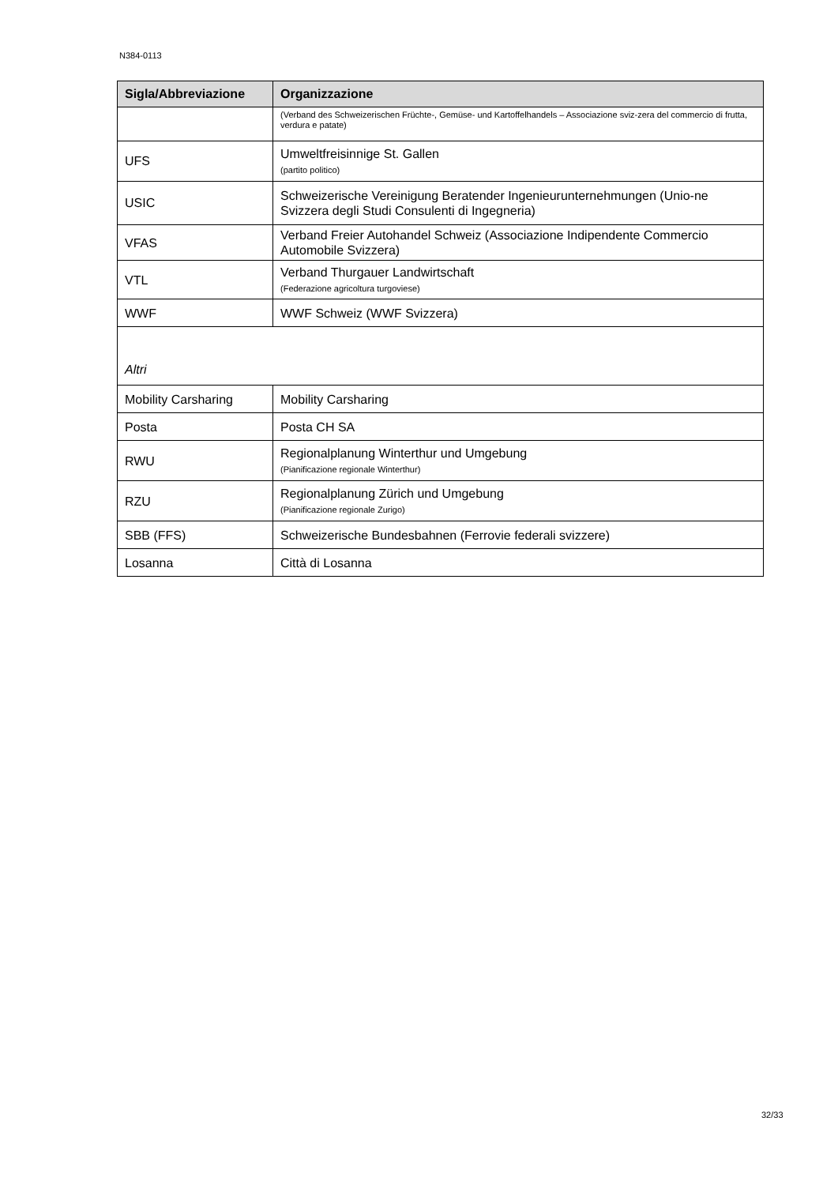N384-0113
| Sigla/Abbreviazione | Organizzazione |
| --- | --- |
| | (Verband des Schweizerischen Früchte-, Gemüse- und Kartoffelhandels – Associazione sviz-zera del commercio di frutta, verdura e patate) |
| UFS | Umweltfreisinnige St. Gallen (partito politico) |
| USIC | Schweizerische Vereinigung Beratender Ingenieurunternehmungen (Unio-ne Svizzera degli Studi Consulenti di Ingegneria) |
| VFAS | Verband Freier Autohandel Schweiz (Associazione Indipendente Commercio Automobile Svizzera) |
| VTL | Verband Thurgauer Landwirtschaft (Federazione agricoltura turgoviese) |
| WWF | WWF Schweiz (WWF Svizzera) |
| Altri | |
| Mobility Carsharing | Mobility Carsharing |
| Posta | Posta CH SA |
| RWU | Regionalplanung Winterthur und Umgebung (Pianificazione regionale Winterthur) |
| RZU | Regionalplanung Zürich und Umgebung (Pianificazione regionale Zurigo) |
| SBB (FFS) | Schweizerische Bundesbahnen (Ferrovie federali svizzere) |
| Losanna | Città di Losanna |
32/33